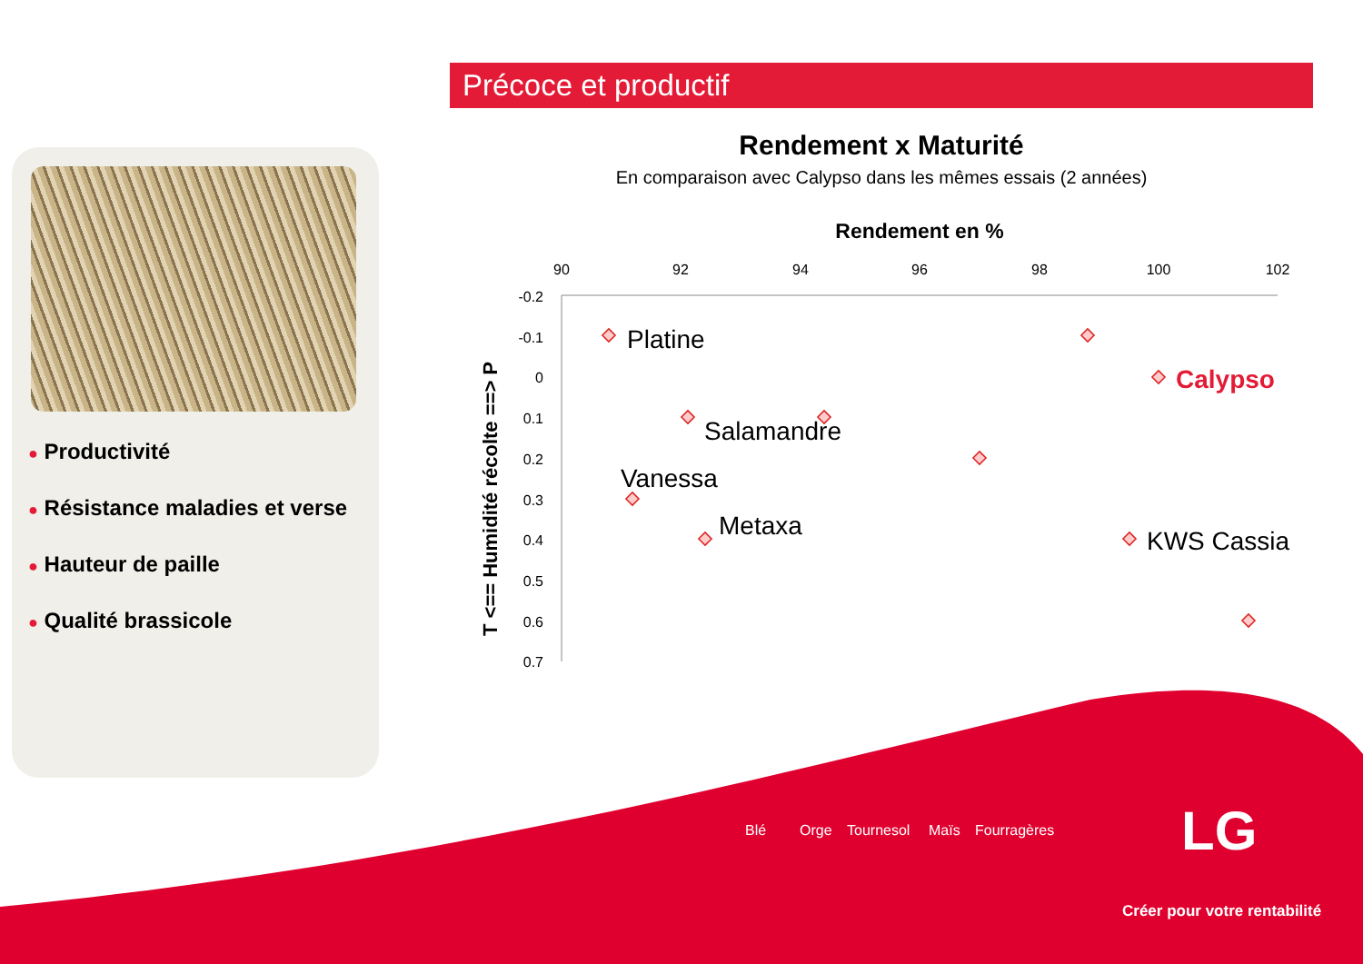Précoce et productif
● Productivité
● Résistance maladies et verse
● Hauteur de paille
● Qualité brassicole
Rendement x Maturité
En comparaison avec Calypso dans les mêmes essais (2 années)
Rendement en %
90
92
94
96
98
100
102
-0.2
-0.1
0
0.1
0.2
0.3
0.4
0.5
0.6
0.7
T <== Humidité récolte ==> P
Platine
Calypso
Salamandre
Vanessa
Metaxa
KWS Cassia
Blé Orge Tournesol Maïs Fourragères LG
Créer pour votre rentabilité